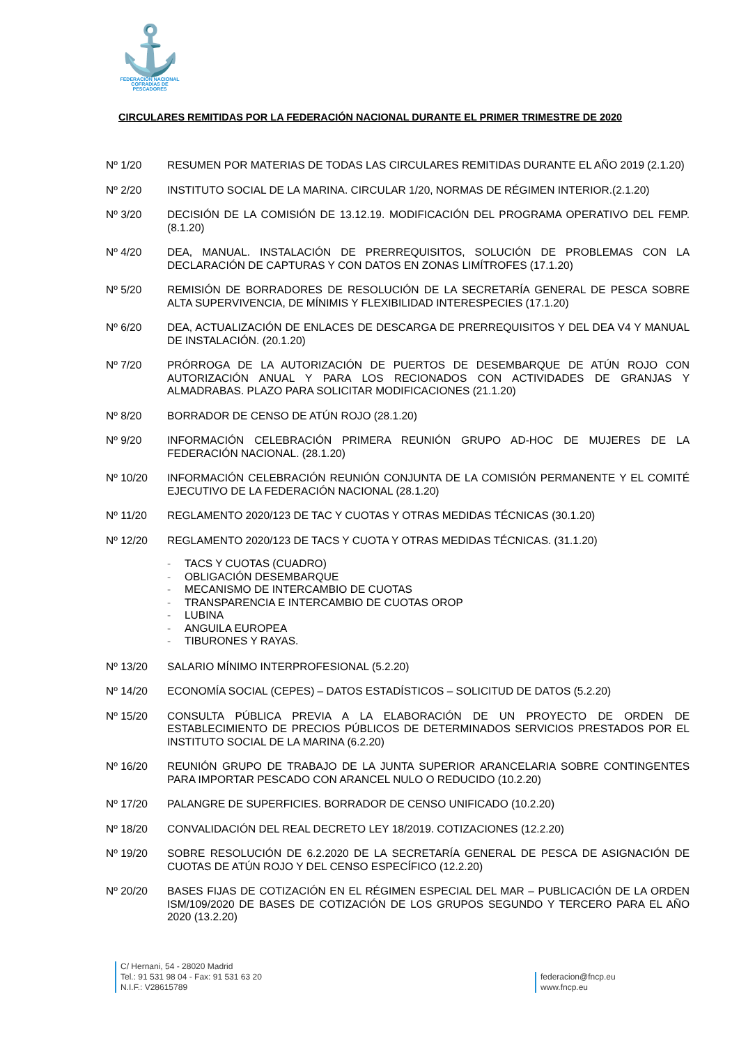⚓
FEDERACIÓN NACIONAL
COFRADÍAS DE PESCADORES
CIRCULARES REMITIDAS POR LA FEDERACIÓN NACIONAL DURANTE EL PRIMER TRIMESTRE DE 2020
Nº 1/20 RESUMEN POR MATERIAS DE TODAS LAS CIRCULARES REMITIDAS DURANTE EL AÑO 2019 (2.1.20)
Nº 2/20 INSTITUTO SOCIAL DE LA MARINA. CIRCULAR 1/20, NORMAS DE RÉGIMEN INTERIOR.(2.1.20)
Nº 3/20 DECISIÓN DE LA COMISIÓN DE 13.12.19. MODIFICACIÓN DEL PROGRAMA OPERATIVO DEL FEMP. (8.1.20)
Nº 4/20 DEA, MANUAL. INSTALACIÓN DE PRERREQUISITOS, SOLUCIÓN DE PROBLEMAS CON LA DECLARACIÓN DE CAPTURAS Y CON DATOS EN ZONAS LIMÍTROFES (17.1.20)
Nº 5/20 REMISIÓN DE BORRADORES DE RESOLUCIÓN DE LA SECRETARÍA GENERAL DE PESCA SOBRE ALTA SUPERVIVENCIA, DE MÍNIMIS Y FLEXIBILIDAD INTERESPECIES (17.1.20)
Nº 6/20 DEA, ACTUALIZACIÓN DE ENLACES DE DESCARGA DE PRERREQUISITOS Y DEL DEA V4 Y MANUAL DE INSTALACIÓN. (20.1.20)
Nº 7/20 PRÓRROGA DE LA AUTORIZACIÓN DE PUERTOS DE DESEMBARQUE DE ATÚN ROJO CON AUTORIZACIÓN ANUAL Y PARA LOS RECIONADOS CON ACTIVIDADES DE GRANJAS Y ALMADRABAS. PLAZO PARA SOLICITAR MODIFICACIONES (21.1.20)
Nº 8/20 BORRADOR DE CENSO DE ATÚN ROJO (28.1.20)
Nº 9/20 INFORMACIÓN CELEBRACIÓN PRIMERA REUNIÓN GRUPO AD-HOC DE MUJERES DE LA FEDERACIÓN NACIONAL. (28.1.20)
Nº 10/20 INFORMACIÓN CELEBRACIÓN REUNIÓN CONJUNTA DE LA COMISIÓN PERMANENTE Y EL COMITÉ EJECUTIVO DE LA FEDERACIÓN NACIONAL (28.1.20)
Nº 11/20 REGLAMENTO 2020/123 DE TAC Y CUOTAS Y OTRAS MEDIDAS TÉCNICAS (30.1.20)
Nº 12/20 REGLAMENTO 2020/123 DE TACS Y CUOTA Y OTRAS MEDIDAS TÉCNICAS. (31.1.20)
- TACS Y CUOTAS (CUADRO)
- OBLIGACIÓN DESEMBARQUE
- MECANISMO DE INTERCAMBIO DE CUOTAS
- TRANSPARENCIA E INTERCAMBIO DE CUOTAS OROP
- LUBINA
- ANGUILA EUROPEA
- TIBURONES Y RAYAS.
Nº 13/20 SALARIO MÍNIMO INTERPROFESIONAL (5.2.20)
Nº 14/20 ECONOMÍA SOCIAL (CEPES) – DATOS ESTADÍSTICOS – SOLICITUD DE DATOS (5.2.20)
Nº 15/20 CONSULTA PÚBLICA PREVIA A LA ELABORACIÓN DE UN PROYECTO DE ORDEN DE ESTABLECIMIENTO DE PRECIOS PÚBLICOS DE DETERMINADOS SERVICIOS PRESTADOS POR EL INSTITUTO SOCIAL DE LA MARINA (6.2.20)
Nº 16/20 REUNIÓN GRUPO DE TRABAJO DE LA JUNTA SUPERIOR ARANCELARIA SOBRE CONTINGENTES PARA IMPORTAR PESCADO CON ARANCEL NULO O REDUCIDO (10.2.20)
Nº 17/20 PALANGRE DE SUPERFICIES. BORRADOR DE CENSO UNIFICADO (10.2.20)
Nº 18/20 CONVALIDACIÓN DEL REAL DECRETO LEY 18/2019. COTIZACIONES (12.2.20)
Nº 19/20 SOBRE RESOLUCIÓN DE 6.2.2020 DE LA SECRETARÍA GENERAL DE PESCA DE ASIGNACIÓN DE CUOTAS DE ATÚN ROJO Y DEL CENSO ESPECÍFICO (12.2.20)
Nº 20/20 BASES FIJAS DE COTIZACIÓN EN EL RÉGIMEN ESPECIAL DEL MAR – PUBLICACIÓN DE LA ORDEN ISM/109/2020 DE BASES DE COTIZACIÓN DE LOS GRUPOS SEGUNDO Y TERCERO PARA EL AÑO 2020 (13.2.20)
C/ Hernani, 54 - 28020 Madrid
Tel.: 91 531 98 04 - Fax: 91 531 63 20
N.I.F.: V28615789
federacion@fncp.eu
www.fncp.eu